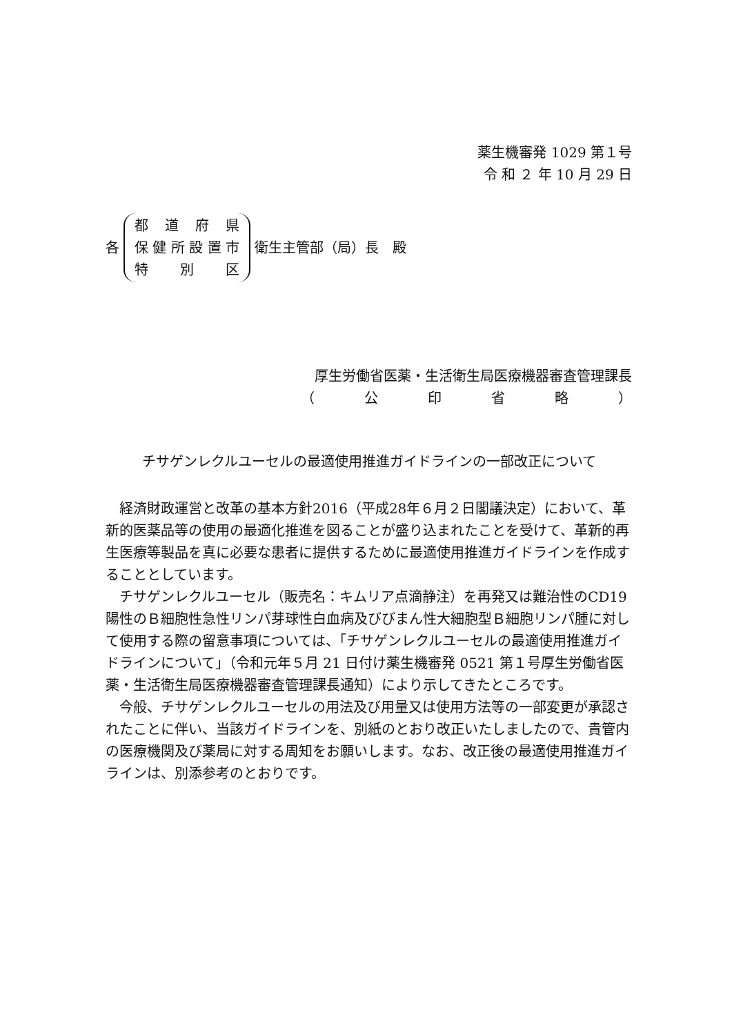薬生機審発 1029 第１号
令 和 ２ 年 10 月 29 日
各
都道府県
保健所設置市
特 別 区
衛生主管部（局）長　殿
厚生労働省医薬・生活衛生局医療機器審査管理課長
（ 公印省略 ）
チサゲンレクルユーセルの最適使用推進ガイドラインの一部改正について
経済財政運営と改革の基本方針2016（平成28年６月２日閣議決定）において、革新的医薬品等の使用の最適化推進を図ることが盛り込まれたことを受けて、革新的再生医療等製品を真に必要な患者に提供するために最適使用推進ガイドラインを作成することとしています。
チサゲンレクルユーセル（販売名：キムリア点滴静注）を再発又は難治性のCD19 陽性のＢ細胞性急性リンパ芽球性白血病及びびまん性大細胞型Ｂ細胞リンパ腫に対して使用する際の留意事項については、「チサゲンレクルユーセルの最適使用推進ガイドラインについて」（令和元年５月 21 日付け薬生機審発 0521 第１号厚生労働省医薬・生活衛生局医療機器審査管理課長通知）により示してきたところです。
今般、チサゲンレクルユーセルの用法及び用量又は使用方法等の一部変更が承認されたことに伴い、当該ガイドラインを、別紙のとおり改正いたしましたので、貴管内の医療機関及び薬局に対する周知をお願いします。なお、改正後の最適使用推進ガイラインは、別添参考のとおりです。